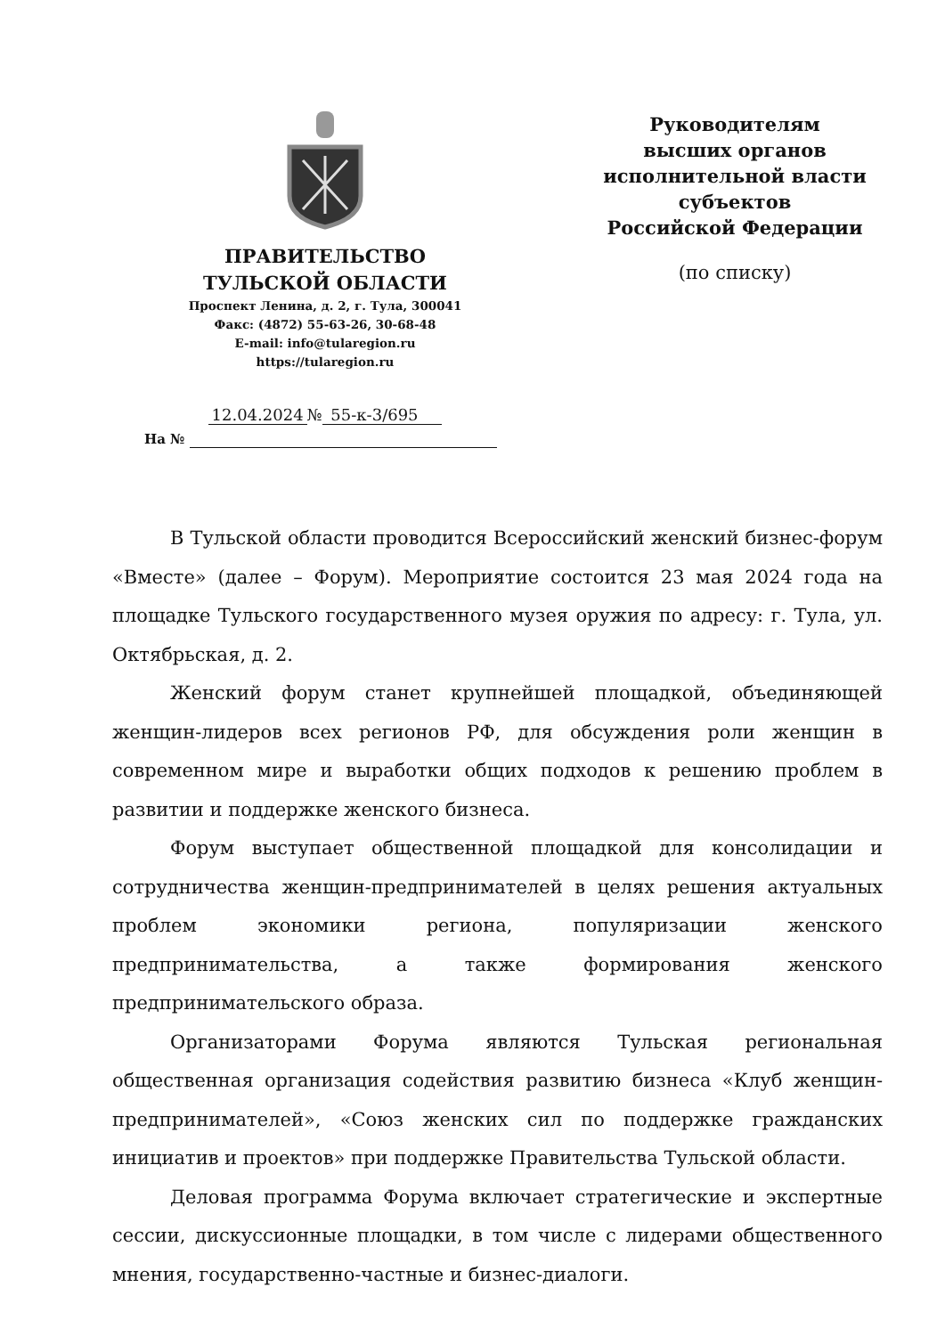ПРАВИТЕЛЬСТВО
ТУЛЬСКОЙ ОБЛАСТИ
Проспект Ленина, д. 2, г. Тула, 300041
Факс: (4872) 55-63-26, 30-68-48
E-mail: info@tularegion.ru
https://tularegion.ru
12.04.2024 № 55-к-3/695
На №
Руководителям
высших органов
исполнительной власти
субъектов
Российской Федерации
(по списку)
В Тульской области проводится Всероссийский женский бизнес-форум «Вместе» (далее – Форум). Мероприятие состоится 23 мая 2024 года на площадке Тульского государственного музея оружия по адресу: г. Тула, ул. Октябрьская, д. 2.
Женский форум станет крупнейшей площадкой, объединяющей женщин-лидеров всех регионов РФ, для обсуждения роли женщин в современном мире и выработки общих подходов к решению проблем в развитии и поддержке женского бизнеса.
Форум выступает общественной площадкой для консолидации и сотрудничества женщин-предпринимателей в целях решения актуальных проблем экономики региона, популяризации женского предпринимательства, а также формирования женского предпринимательского образа.
Организаторами Форума являются Тульская региональная общественная организация содействия развитию бизнеса «Клуб женщин-предпринимателей», «Союз женских сил по поддержке гражданских инициатив и проектов» при поддержке Правительства Тульской области.
Деловая программа Форума включает стратегические и экспертные сессии, дискуссионные площадки, в том числе с лидерами общественного мнения, государственно-частные и бизнес-диалоги.